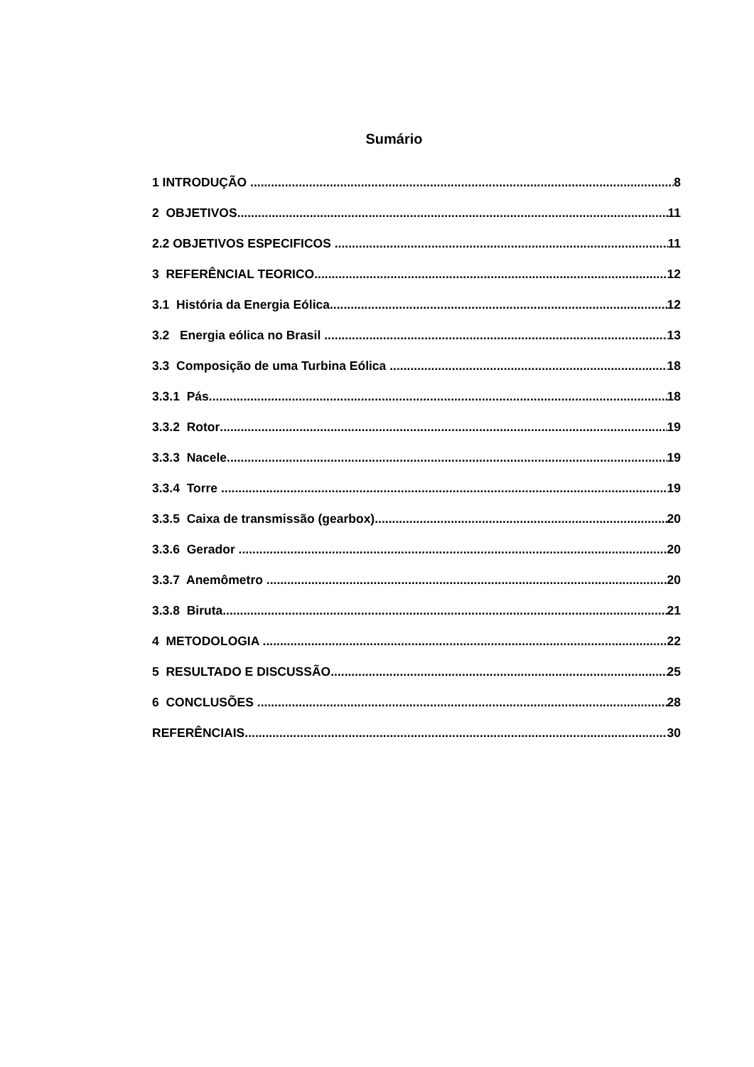Sumário
1 INTRODUÇÃO 8
2 OBJETIVOS 11
2.2 OBJETIVOS ESPECIFICOS 11
3 REFERÊNCIAL TEORICO 12
3.1 História da Energia Eólica 12
3.2 Energia eólica no Brasil 13
3.3 Composição de uma Turbina Eólica 18
3.3.1 Pás 18
3.3.2 Rotor 19
3.3.3 Nacele 19
3.3.4 Torre 19
3.3.5 Caixa de transmissão (gearbox) 20
3.3.6 Gerador 20
3.3.7 Anemômetro 20
3.3.8 Biruta 21
4 METODOLOGIA 22
5 RESULTADO E DISCUSSÃO 25
6 CONCLUSÕES 28
REFERÊNCIAIS 30